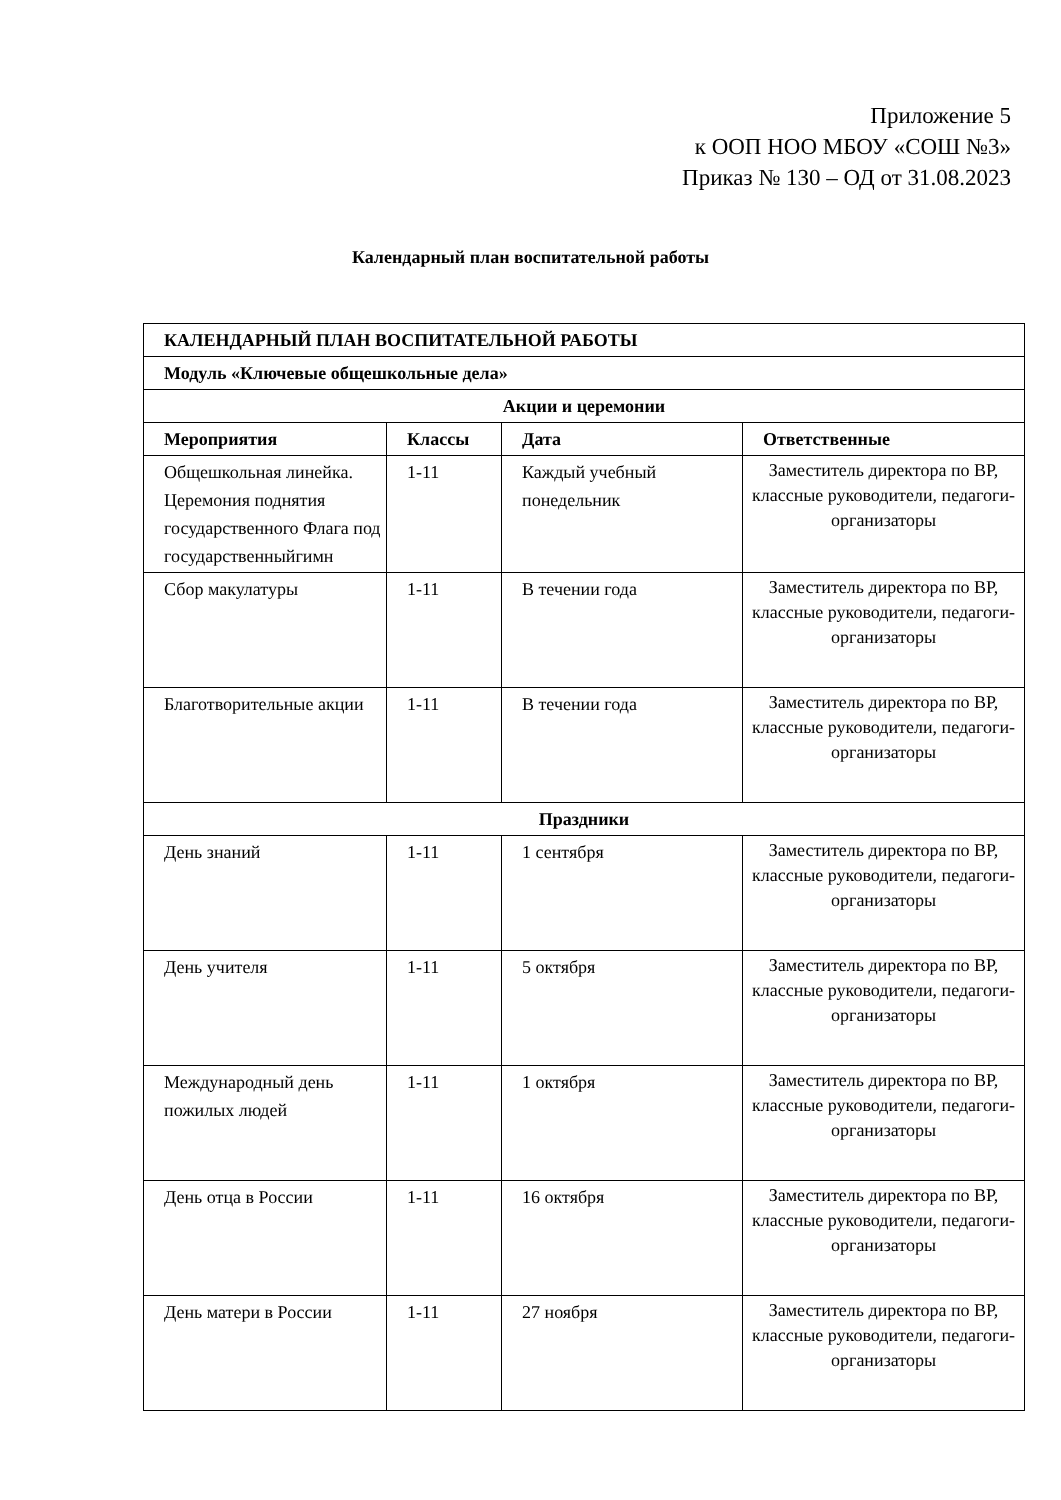Приложение 5
к ООП НОО МБОУ «СОШ №3»
Приказ № 130 – ОД от 31.08.2023
Календарный план воспитательной работы
| КАЛЕНДАРНЫЙ ПЛАН ВОСПИТАТЕЛЬНОЙ РАБОТЫ | | | |
| --- | --- | --- | --- |
| Модуль «Ключевые общешкольные дела» | | | |
| Акции и церемонии | | | |
| Мероприятия | Классы | Дата | Ответственные |
| Общешкольная линейка. Церемония поднятия государственного Флага под государственныйгимн | 1-11 | Каждый учебный понедельник | Заместитель директора по ВР, классные руководители, педагоги-организаторы |
| Сбор макулатуры | 1-11 | В течении года | Заместитель директора по ВР, классные руководители, педагоги-организаторы |
| Благотворительные акции | 1-11 | В течении года | Заместитель директора по ВР, классные руководители, педагоги-организаторы |
| Праздники | | | |
| День знаний | 1-11 | 1 сентября | Заместитель директора по ВР, классные руководители, педагоги-организаторы |
| День учителя | 1-11 | 5 октября | Заместитель директора по ВР, классные руководители, педагоги-организаторы |
| Международный день пожилых людей | 1-11 | 1 октября | Заместитель директора по ВР, классные руководители, педагоги-организаторы |
| День отца в России | 1-11 | 16 октября | Заместитель директора по ВР, классные руководители, педагоги-организаторы |
| День матери в России | 1-11 | 27 ноября | Заместитель директора по ВР, классные руководители, педагоги-организаторы |